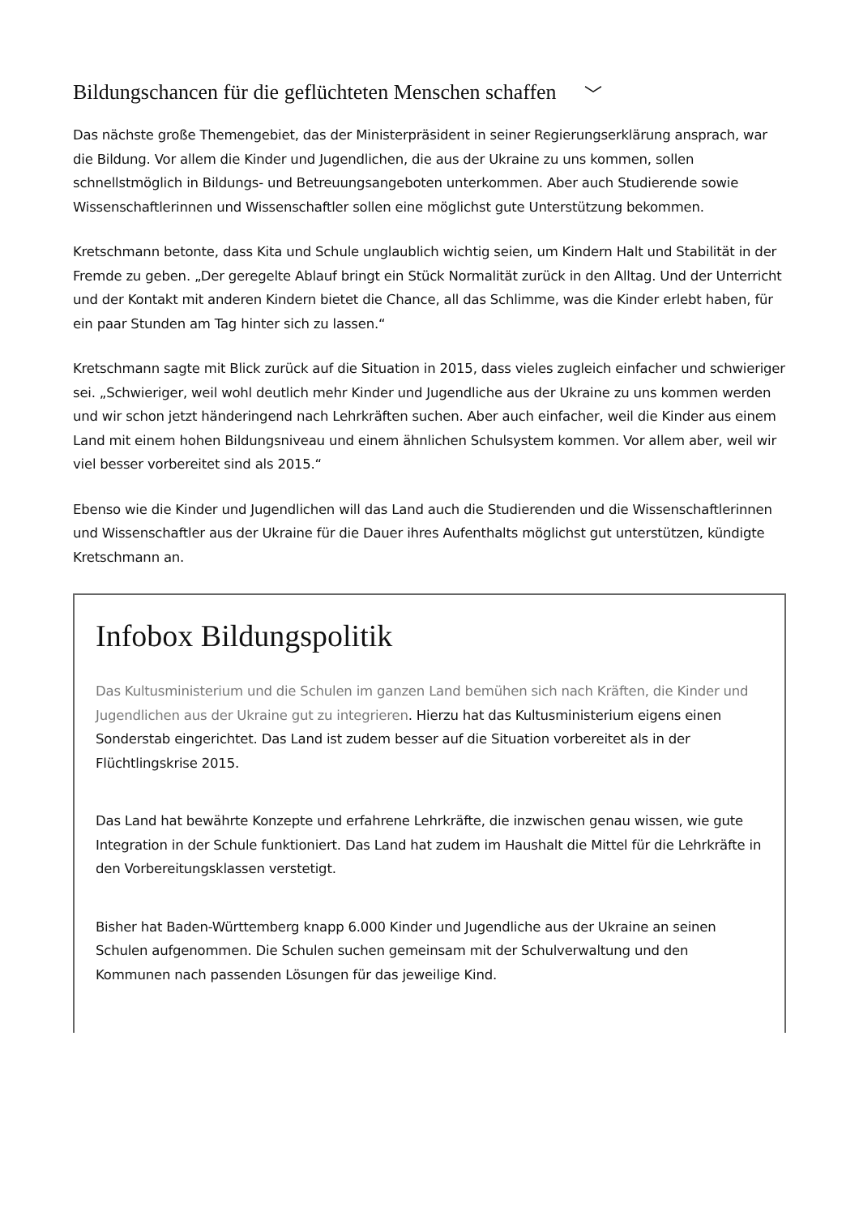Bildungschancen für die geflüchteten Menschen schaffen ﹀
Das nächste große Themengebiet, das der Ministerpräsident in seiner Regierungserklärung ansprach, war die Bildung. Vor allem die Kinder und Jugendlichen, die aus der Ukraine zu uns kommen, sollen schnellstmöglich in Bildungs- und Betreuungsangeboten unterkommen. Aber auch Studierende sowie Wissenschaftlerinnen und Wissenschaftler sollen eine möglichst gute Unterstützung bekommen.
Kretschmann betonte, dass Kita und Schule unglaublich wichtig seien, um Kindern Halt und Stabilität in der Fremde zu geben. „Der geregelte Ablauf bringt ein Stück Normalität zurück in den Alltag. Und der Unterricht und der Kontakt mit anderen Kindern bietet die Chance, all das Schlimme, was die Kinder erlebt haben, für ein paar Stunden am Tag hinter sich zu lassen.“
Kretschmann sagte mit Blick zurück auf die Situation in 2015, dass vieles zugleich einfacher und schwieriger sei. „Schwieriger, weil wohl deutlich mehr Kinder und Jugendliche aus der Ukraine zu uns kommen werden und wir schon jetzt händeringend nach Lehrkräften suchen. Aber auch einfacher, weil die Kinder aus einem Land mit einem hohen Bildungsniveau und einem ähnlichen Schulsystem kommen. Vor allem aber, weil wir viel besser vorbereitet sind als 2015.“
Ebenso wie die Kinder und Jugendlichen will das Land auch die Studierenden und die Wissenschaftlerinnen und Wissenschaftler aus der Ukraine für die Dauer ihres Aufenthalts möglichst gut unterstützen, kündigte Kretschmann an.
Infobox Bildungspolitik
Das Kultusministerium und die Schulen im ganzen Land bemühen sich nach Kräften, die Kinder und Jugendlichen aus der Ukraine gut zu integrieren. Hierzu hat das Kultusministerium eigens einen Sonderstab eingerichtet. Das Land ist zudem besser auf die Situation vorbereitet als in der Flüchtlingskrise 2015.
Das Land hat bewährte Konzepte und erfahrene Lehrkräfte, die inzwischen genau wissen, wie gute Integration in der Schule funktioniert. Das Land hat zudem im Haushalt die Mittel für die Lehrkräfte in den Vorbereitungsklassen verstetigt.
Bisher hat Baden-Württemberg knapp 6.000 Kinder und Jugendliche aus der Ukraine an seinen Schulen aufgenommen. Die Schulen suchen gemeinsam mit der Schulverwaltung und den Kommunen nach passenden Lösungen für das jeweilige Kind.